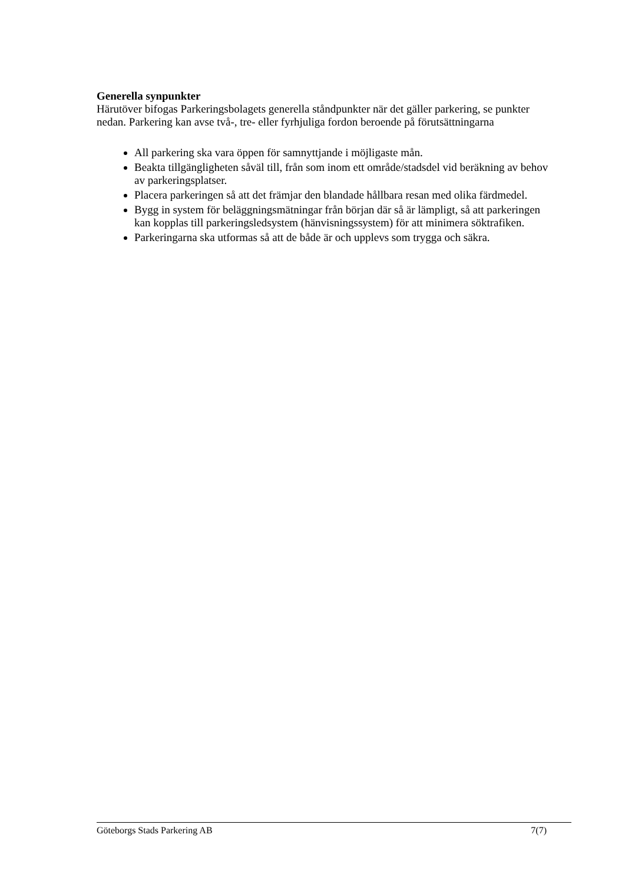Generella synpunkter
Härutöver bifogas Parkeringsbolagets generella ståndpunkter när det gäller parkering, se punkter nedan. Parkering kan avse två-, tre- eller fyrhjuliga fordon beroende på förutsättningarna
All parkering ska vara öppen för samnyttjande i möjligaste mån.
Beakta tillgängligheten såväl till, från som inom ett område/stadsdel vid beräkning av behov av parkeringsplatser.
Placera parkeringen så att det främjar den blandade hållbara resan med olika färdmedel.
Bygg in system för beläggningsmätningar från början där så är lämpligt, så att parkeringen kan kopplas till parkeringsledsystem (hänvisningssystem) för att minimera söktrafiken.
Parkeringarna ska utformas så att de både är och upplevs som trygga och säkra.
Göteborgs Stads Parkering AB 7(7)